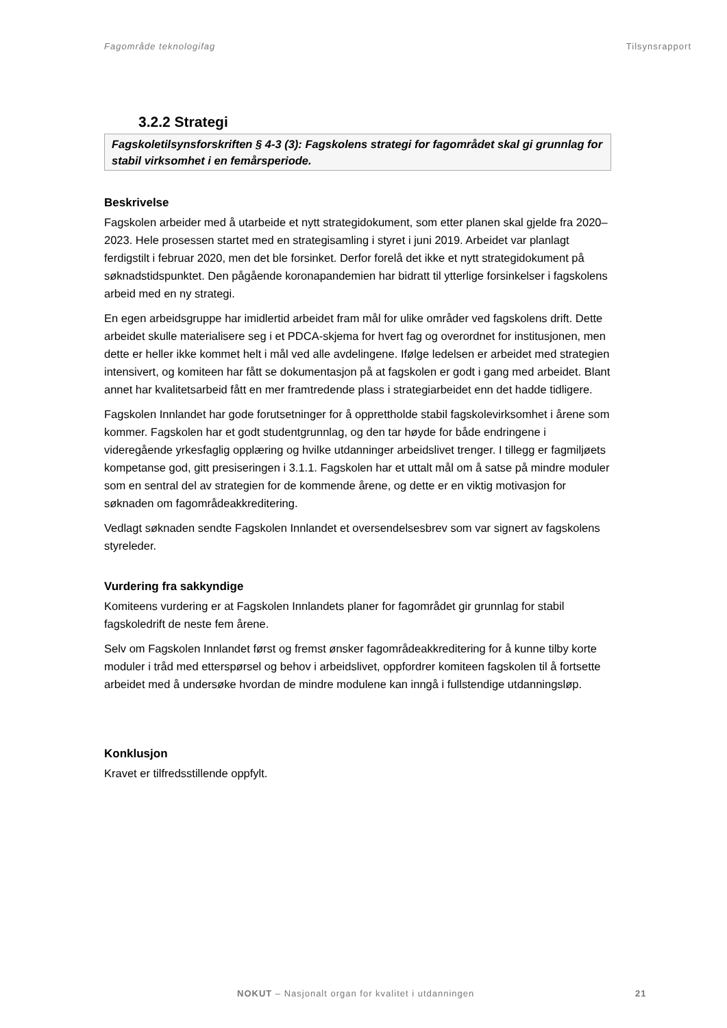Fagområde teknologifag Tilsynsrapport
3.2.2 Strategi
Fagskoletilsynsforskriften § 4-3 (3): Fagskolens strategi for fagområdet skal gi grunnlag for stabil virksomhet i en femårsperiode.
Beskrivelse
Fagskolen arbeider med å utarbeide et nytt strategidokument, som etter planen skal gjelde fra 2020–2023. Hele prosessen startet med en strategisamling i styret i juni 2019. Arbeidet var planlagt ferdigstilt i februar 2020, men det ble forsinket. Derfor forelå det ikke et nytt strategidokument på søknadstidspunktet. Den pågående koronapandemien har bidratt til ytterlige forsinkelser i fagskolens arbeid med en ny strategi.
En egen arbeidsgruppe har imidlertid arbeidet fram mål for ulike områder ved fagskolens drift. Dette arbeidet skulle materialisere seg i et PDCA-skjema for hvert fag og overordnet for institusjonen, men dette er heller ikke kommet helt i mål ved alle avdelingene. Ifølge ledelsen er arbeidet med strategien intensivert, og komiteen har fått se dokumentasjon på at fagskolen er godt i gang med arbeidet. Blant annet har kvalitetsarbeid fått en mer framtredende plass i strategiarbeidet enn det hadde tidligere.
Fagskolen Innlandet har gode forutsetninger for å opprettholde stabil fagskolevirksomhet i årene som kommer. Fagskolen har et godt studentgrunnlag, og den tar høyde for både endringene i videregående yrkesfaglig opplæring og hvilke utdanninger arbeidslivet trenger. I tillegg er fagmiljøets kompetanse god, gitt presiseringen i 3.1.1. Fagskolen har et uttalt mål om å satse på mindre moduler som en sentral del av strategien for de kommende årene, og dette er en viktig motivasjon for søknaden om fagområdeakkreditering.
Vedlagt søknaden sendte Fagskolen Innlandet et oversendelsesbrev som var signert av fagskolens styreleder.
Vurdering fra sakkyndige
Komiteens vurdering er at Fagskolen Innlandets planer for fagområdet gir grunnlag for stabil fagskoledrift de neste fem årene.
Selv om Fagskolen Innlandet først og fremst ønsker fagområdeakkreditering for å kunne tilby korte moduler i tråd med etterspørsel og behov i arbeidslivet, oppfordrer komiteen fagskolen til å fortsette arbeidet med å undersøke hvordan de mindre modulene kan inngå i fullstendige utdanningsløp.
Konklusjon
Kravet er tilfredsstillende oppfylt.
NOKUT – Nasjonalt organ for kvalitet i utdanningen 21